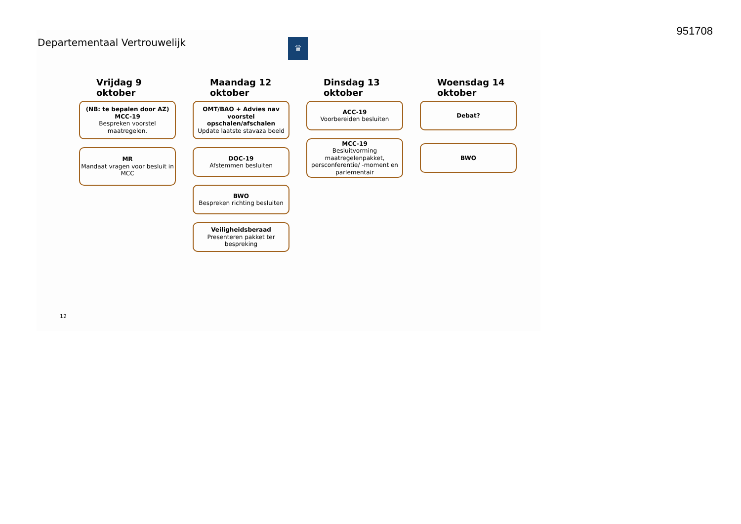951708
Departementaal Vertrouwelijk ♛
Vrijdag 9
oktober
(NB: te bepalen door AZ)
MCC-19
Bespreken voorstel maatregelen.
MR
Mandaat vragen voor besluit in MCC
Maandag 12
oktober
OMT/BAO + Advies nav voorstel opschalen/afschalen
Update laatste stavaza beeld
DOC-19
Afstemmen besluiten
BWO
Bespreken richting besluiten
Veiligheidsberaad
Presenteren pakket ter bespreking
Dinsdag 13
oktober
ACC-19
Voorbereiden besluiten
MCC-19
Besluitvorming maatregelenpakket, persconferentie/ -moment en parlementair
Woensdag 14
oktober
Debat?
BWO
12